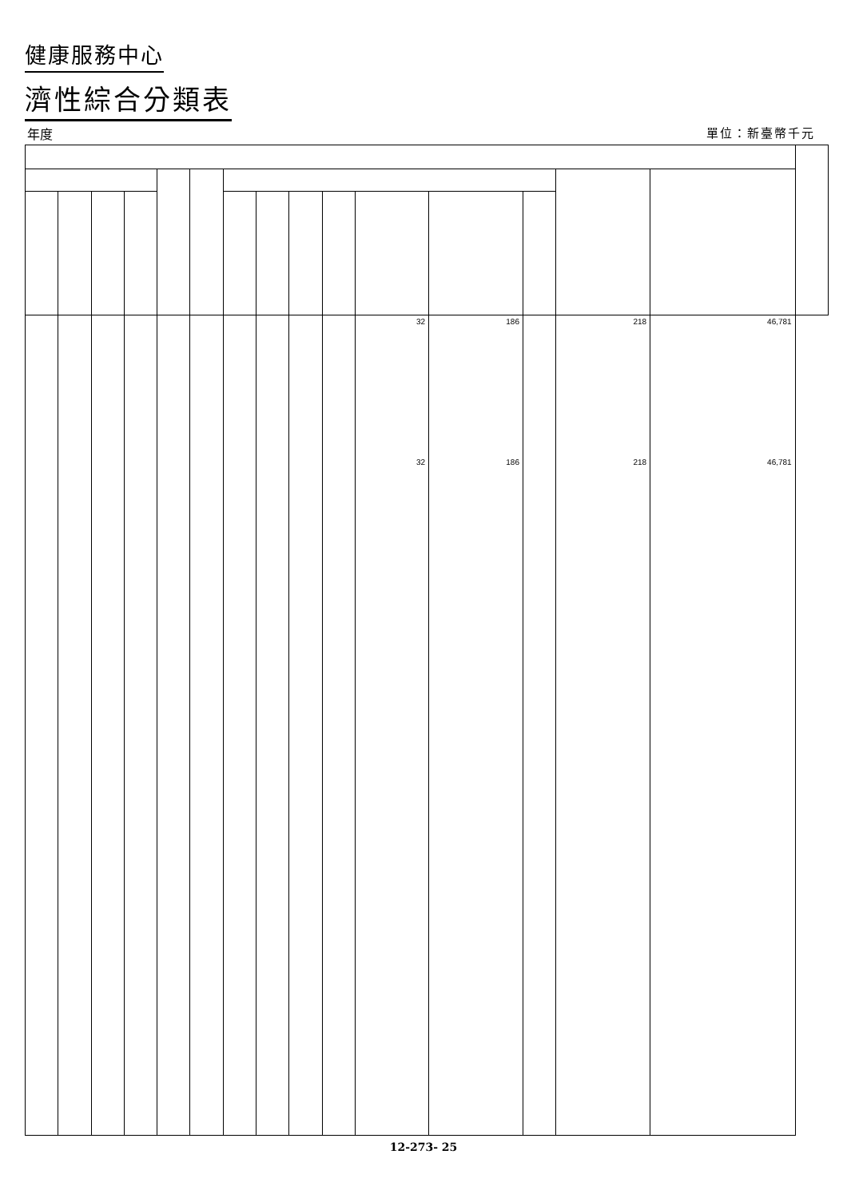健康服務中心
濟性綜合分類表
年度 單位：新臺幣千元
| | | | | | | | | | | 32 32 | 186 186 | | 218 218 | 46,781 46,781 | |
12-273- 25